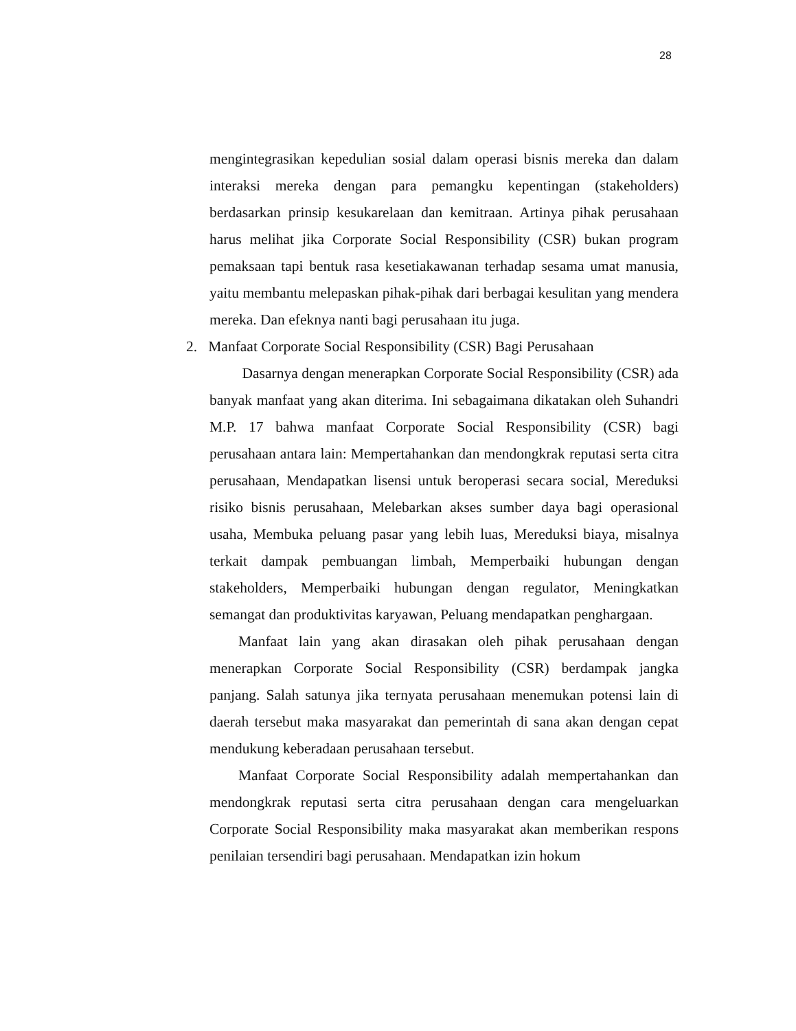28
mengintegrasikan kepedulian sosial dalam operasi bisnis mereka dan dalam interaksi mereka dengan para pemangku kepentingan (stakeholders) berdasarkan prinsip kesukarelaan dan kemitraan. Artinya pihak perusahaan harus melihat jika Corporate Social Responsibility (CSR) bukan program pemaksaan tapi bentuk rasa kesetiakawanan terhadap sesama umat manusia, yaitu membantu melepaskan pihak-pihak dari berbagai kesulitan yang mendera mereka. Dan efeknya nanti bagi perusahaan itu juga.
2. Manfaat Corporate Social Responsibility (CSR) Bagi Perusahaan
Dasarnya dengan menerapkan Corporate Social Responsibility (CSR) ada banyak manfaat yang akan diterima. Ini sebagaimana dikatakan oleh Suhandri M.P. 17 bahwa manfaat Corporate Social Responsibility (CSR) bagi perusahaan antara lain: Mempertahankan dan mendongkrak reputasi serta citra perusahaan, Mendapatkan lisensi untuk beroperasi secara social, Mereduksi risiko bisnis perusahaan, Melebarkan akses sumber daya bagi operasional usaha, Membuka peluang pasar yang lebih luas, Mereduksi biaya, misalnya terkait dampak pembuangan limbah, Memperbaiki hubungan dengan stakeholders, Memperbaiki hubungan dengan regulator, Meningkatkan semangat dan produktivitas karyawan, Peluang mendapatkan penghargaan.
Manfaat lain yang akan dirasakan oleh pihak perusahaan dengan menerapkan Corporate Social Responsibility (CSR) berdampak jangka panjang. Salah satunya jika ternyata perusahaan menemukan potensi lain di daerah tersebut maka masyarakat dan pemerintah di sana akan dengan cepat mendukung keberadaan perusahaan tersebut.
Manfaat Corporate Social Responsibility adalah mempertahankan dan mendongkrak reputasi serta citra perusahaan dengan cara mengeluarkan Corporate Social Responsibility maka masyarakat akan memberikan respons penilaian tersendiri bagi perusahaan. Mendapatkan izin hokum